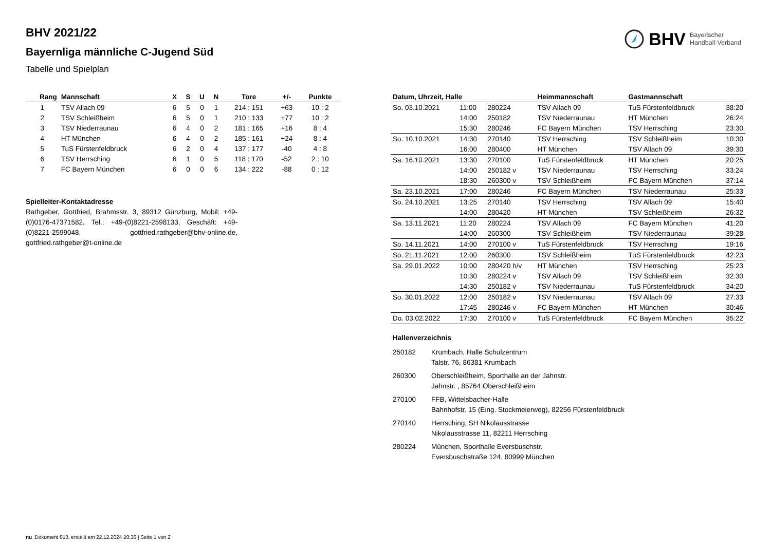BHV 2021/22
Bayernliga männliche C-Jugend Süd
Tabelle und Spielplan
BHV Bayerischer
Handball-Verband
| Rang | Mannschaft | X | S | U | N | Tore | +/- | Punkte |
| --- | --- | --- | --- | --- | --- | --- | --- | --- |
| 1 | TSV Allach 09 | 6 | 5 | 0 | 1 | 214 : 151 | +63 | 10 : 2 |
| 2 | TSV Schleißheim | 6 | 5 | 0 | 1 | 210 : 133 | +77 | 10 : 2 |
| 3 | TSV Niederraunau | 6 | 4 | 0 | 2 | 181 : 165 | +16 | 8 : 4 |
| 4 | HT München | 6 | 4 | 0 | 2 | 185 : 161 | +24 | 8 : 4 |
| 5 | TuS Fürstenfeldbruck | 6 | 2 | 0 | 4 | 137 : 177 | -40 | 4 : 8 |
| 6 | TSV Herrsching | 6 | 1 | 0 | 5 | 118 : 170 | -52 | 2 : 10 |
| 7 | FC Bayern München | 6 | 0 | 0 | 6 | 134 : 222 | -88 | 0 : 12 |
Spielleiter-Kontaktadresse
Rathgeber, Gottfried, Brahmsstr. 3, 89312 Günzburg, Mobil: +49-(0)0176-47371582, Tel.: +49-(0)8221-2598133, Geschäft: +49-(0)8221-2599048, gottfried.rathgeber@bhv-online.de, gottfried.rathgeber@t-online.de
| Datum, Uhrzeit, Halle | | | Heimmannschaft | Gastmannschaft | |
| --- | --- | --- | --- | --- | --- |
| So. 03.10.2021 | 11:00 | 280224 | TSV Allach 09 | TuS Fürstenfeldbruck | 38:20 |
| | 14:00 | 250182 | TSV Niederraunau | HT München | 26:24 |
| | 15:30 | 280246 | FC Bayern München | TSV Herrsching | 23:30 |
| So. 10.10.2021 | 14:30 | 270140 | TSV Herrsching | TSV Schleißheim | 10:30 |
| | 16:00 | 280400 | HT München | TSV Allach 09 | 39:30 |
| Sa. 16.10.2021 | 13:30 | 270100 | TuS Fürstenfeldbruck | HT München | 20:25 |
| | 14:00 | 250182 v | TSV Niederraunau | TSV Herrsching | 33:24 |
| | 18:30 | 260300 v | TSV Schleißheim | FC Bayern München | 37:14 |
| Sa. 23.10.2021 | 17:00 | 280246 | FC Bayern München | TSV Niederraunau | 25:33 |
| So. 24.10.2021 | 13:25 | 270140 | TSV Herrsching | TSV Allach 09 | 15:40 |
| | 14:00 | 280420 | HT München | TSV Schleißheim | 26:32 |
| Sa. 13.11.2021 | 11:20 | 280224 | TSV Allach 09 | FC Bayern München | 41:20 |
| | 14:00 | 260300 | TSV Schleißheim | TSV Niederraunau | 39:28 |
| So. 14.11.2021 | 14:00 | 270100 v | TuS Fürstenfeldbruck | TSV Herrsching | 19:16 |
| So. 21.11.2021 | 12:00 | 260300 | TSV Schleißheim | TuS Fürstenfeldbruck | 42:23 |
| Sa. 29.01.2022 | 10:00 | 280420 h/v | HT München | TSV Herrsching | 25:23 |
| | 10:30 | 280224 v | TSV Allach 09 | TSV Schleißheim | 32:30 |
| | 14:30 | 250182 v | TSV Niederraunau | TuS Fürstenfeldbruck | 34:20 |
| So. 30.01.2022 | 12:00 | 250182 v | TSV Niederraunau | TSV Allach 09 | 27:33 |
| | 17:45 | 280246 v | FC Bayern München | HT München | 30:46 |
| Do. 03.02.2022 | 17:30 | 270100 v | TuS Fürstenfeldbruck | FC Bayern München | 35:22 |
Hallenverzeichnis
| 250182 | Krumbach, Halle Schulzentrum Talstr. 76, 86381 Krumbach |
| 260300 | Oberschleißheim, Sporthalle an der Jahnstr. Jahnstr. , 85764 Oberschleißheim |
| 270100 | FFB, Wittelsbacher-Halle Bahnhofstr. 15 (Eing. Stockmeierweg), 82256 Fürstenfeldbruck |
| 270140 | Herrsching, SH Nikolausstrasse Nikolausstrasse 11, 82211 Herrsching |
| 280224 | München, Sporthalle Eversbuschstr. Eversbuschstraße 124, 80999 München |
nu .Dokument 013, erstellt am 22.12.2024 20:36 | Seite 1 von 2